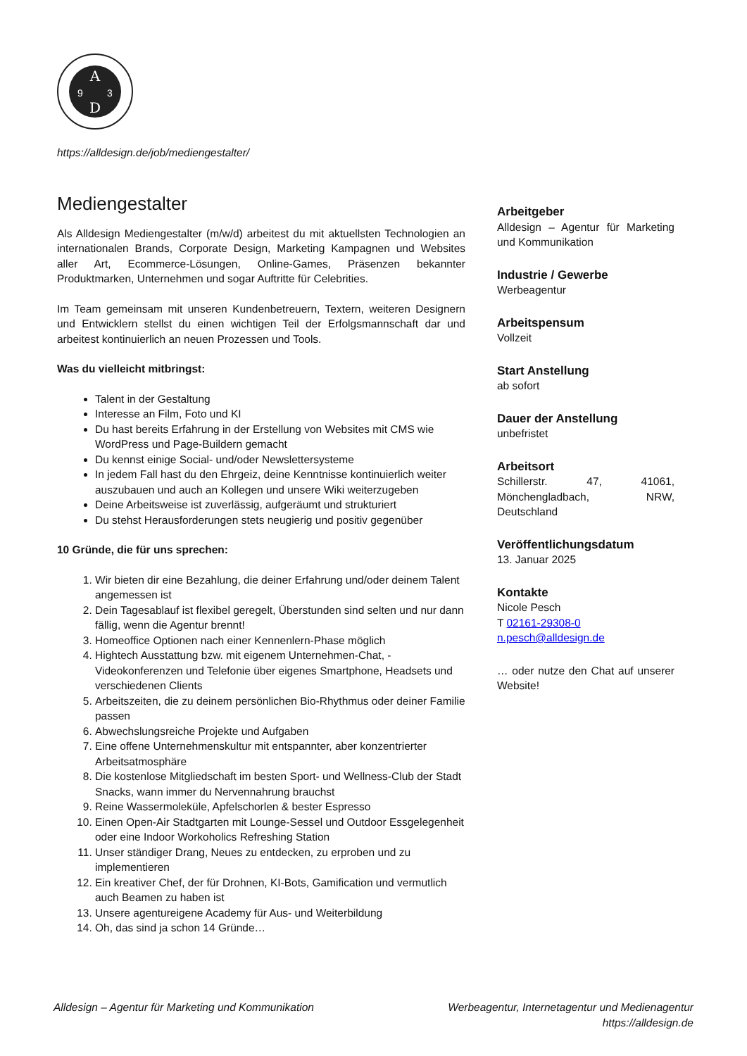A
D
9
3
https://alldesign.de/job/mediengestalter/
Mediengestalter
Als Alldesign Mediengestalter (m/w/d) arbeitest du mit aktuellsten Technologien an internationalen Brands, Corporate Design, Marketing Kampagnen und Websites aller Art, Ecommerce-Lösungen, Online-Games, Präsenzen bekannter Produktmarken, Unternehmen und sogar Auftritte für Celebrities.
Im Team gemeinsam mit unseren Kundenbetreuern, Textern, weiteren Designern und Entwicklern stellst du einen wichtigen Teil der Erfolgsmannschaft dar und arbeitest kontinuierlich an neuen Prozessen und Tools.
Was du vielleicht mitbringst:
Talent in der Gestaltung
Interesse an Film, Foto und KI
Du hast bereits Erfahrung in der Erstellung von Websites mit CMS wie WordPress und Page-Buildern gemacht
Du kennst einige Social- und/oder Newslettersysteme
In jedem Fall hast du den Ehrgeiz, deine Kenntnisse kontinuierlich weiter auszubauen und auch an Kollegen und unsere Wiki weiterzugeben
Deine Arbeitsweise ist zuverlässig, aufgeräumt und strukturiert
Du stehst Herausforderungen stets neugierig und positiv gegenüber
10 Gründe, die für uns sprechen:
1. Wir bieten dir eine Bezahlung, die deiner Erfahrung und/oder deinem Talent angemessen ist
2. Dein Tagesablauf ist flexibel geregelt, Überstunden sind selten und nur dann fällig, wenn die Agentur brennt!
3. Homeoffice Optionen nach einer Kennenlern-Phase möglich
4. Hightech Ausstattung bzw. mit eigenem Unternehmen-Chat, -Videokonferenzen und Telefonie über eigenes Smartphone, Headsets und verschiedenen Clients
5. Arbeitszeiten, die zu deinem persönlichen Bio-Rhythmus oder deiner Familie passen
6. Abwechslungsreiche Projekte und Aufgaben
7. Eine offene Unternehmenskultur mit entspannter, aber konzentrierter Arbeitsatmosphäre
8. Die kostenlose Mitgliedschaft im besten Sport- und Wellness-Club der Stadt Snacks, wann immer du Nervennahrung brauchst
9. Reine Wassermoleküle, Apfelschorlen & bester Espresso
10. Einen Open-Air Stadtgarten mit Lounge-Sessel und Outdoor Essgelegenheit oder eine Indoor Workoholics Refreshing Station
11. Unser ständiger Drang, Neues zu entdecken, zu erproben und zu implementieren
12. Ein kreativer Chef, der für Drohnen, KI-Bots, Gamification und vermutlich auch Beamen zu haben ist
13. Unsere agentureigene Academy für Aus- und Weiterbildung
14. Oh, das sind ja schon 14 Gründe…
Arbeitgeber
Alldesign – Agentur für Marketing und Kommunikation
Industrie / Gewerbe
Werbeagentur
Arbeitspensum
Vollzeit
Start Anstellung
ab sofort
Dauer der Anstellung
unbefristet
Arbeitsort
Schillerstr. 47, 41061, Mönchengladbach, NRW, Deutschland
Veröffentlichungsdatum
13. Januar 2025
Kontakte
Nicole Pesch
T 02161-29308-0
n.pesch@alldesign.de
… oder nutze den Chat auf unserer Website!
Alldesign – Agentur für Marketing und Kommunikation
Werbeagentur, Internetagentur und Medienagentur
https://alldesign.de